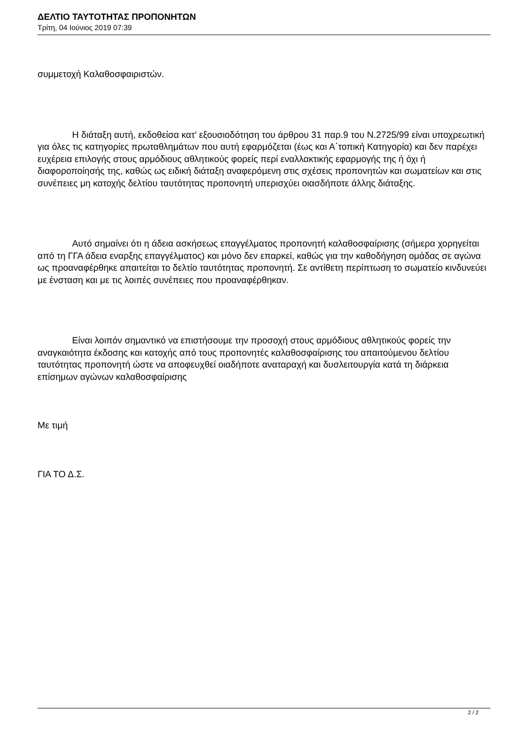ΔΕΛΤΙΟ ΤΑΥΤΟΤΗΤΑΣ ΠΡΟΠΟΝΗΤΩΝ
Τρίτη, 04 Ιούνιος 2019 07:39
συμμετοχή Καλαθοσφαιριστών.
Η διάταξη αυτή, εκδοθείσα κατ’ εξουσιοδότηση του άρθρου 31 παρ.9 του Ν.2725/99 είναι υποχρεωτική για όλες τις κατηγορίες πρωταθλημάτων που αυτή εφαρμόζεται (έως και Α΄τοπική Κατηγορία) και δεν παρέχει ευχέρεια επιλογής στους αρμόδιους αθλητικούς φορείς περί εναλλακτικής εφαρμογής της ή όχι ή διαφοροποίησής της, καθώς ως ειδική διάταξη αναφερόμενη στις σχέσεις προπονητών και σωματείων και στις συνέπειες μη κατοχής δελτίου ταυτότητας προπονητή υπερισχύει οιασδήποτε άλλης διάταξης.
Αυτό σημαίνει ότι η άδεια ασκήσεως επαγγέλματος προπονητή καλαθοσφαίρισης (σήμερα χορηγείται από τη ΓΓΑ άδεια εναρξης επαγγέλματος) και μόνο δεν επαρκεί, καθώς για την καθοδήγηση ομάδας σε αγώνα ως προαναφέρθηκε απαιτείται το δελτίο ταυτότητας προπονητή. Σε αντίθετη περίπτωση το σωματείο κινδυνεύει με ένσταση και με τις λοιπές συνέπειες που προαναφέρθηκαν.
Είναι λοιπόν σημαντικό να επιστήσουμε την προσοχή στους αρμόδιους αθλητικούς φορείς την αναγκαιότητα έκδοσης και κατοχής από τους προπονητές καλαθοσφαίρισης του απαιτούμενου δελτίου ταυτότητας προπονητή ώστε να αποφευχθεί οιαδήποτε αναταραχή και δυσλειτουργία κατά τη διάρκεια επίσημων αγώνων καλαθοσφαίρισης
Με τιμή
ΓΙΑ ΤΟ Δ.Σ.
2 / 2